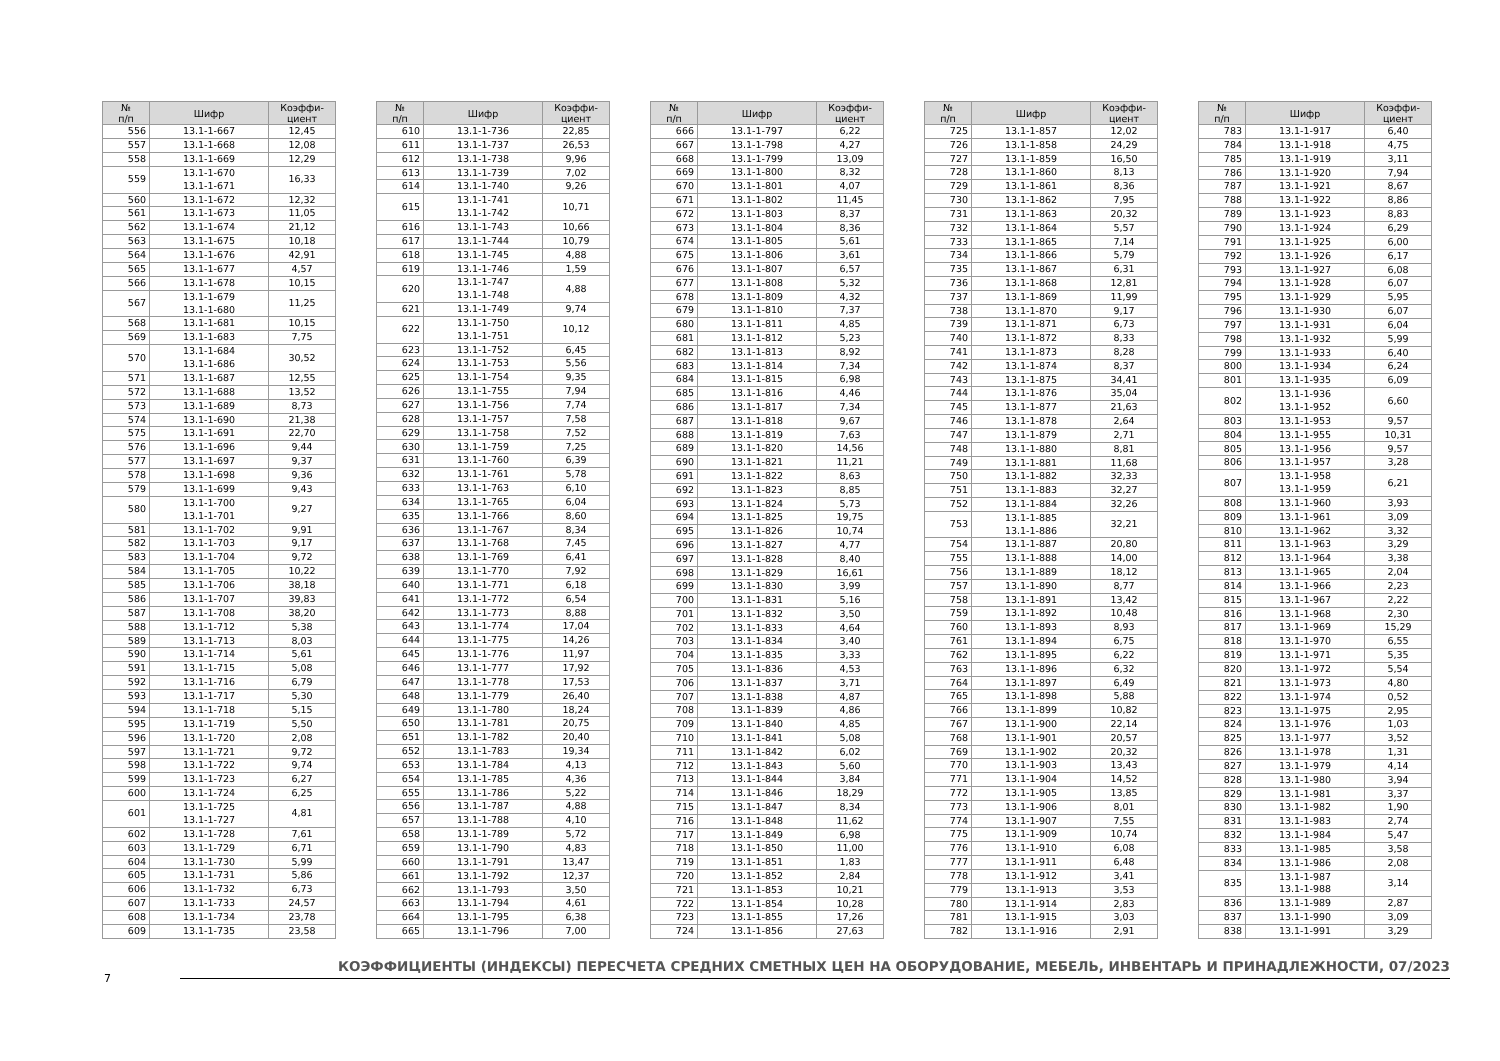| № п/п | Шифр | Коэффи- циент |
| --- | --- | --- |
| 556 | 13.1-1-667 | 12,45 |
| 557 | 13.1-1-668 | 12,08 |
| 558 | 13.1-1-669 | 12,29 |
| 559 | 13.1-1-670 13.1-1-671 | 16,33 |
| 560 | 13.1-1-672 | 12,32 |
| 561 | 13.1-1-673 | 11,05 |
| 562 | 13.1-1-674 | 21,12 |
| 563 | 13.1-1-675 | 10,18 |
| 564 | 13.1-1-676 | 42,91 |
| 565 | 13.1-1-677 | 4,57 |
| 566 | 13.1-1-678 | 10,15 |
| 567 | 13.1-1-679 13.1-1-680 | 11,25 |
| 568 | 13.1-1-681 | 10,15 |
| 569 | 13.1-1-683 | 7,75 |
| 570 | 13.1-1-684 13.1-1-686 | 30,52 |
| 571 | 13.1-1-687 | 12,55 |
| 572 | 13.1-1-688 | 13,52 |
| 573 | 13.1-1-689 | 8,73 |
| 574 | 13.1-1-690 | 21,38 |
| 575 | 13.1-1-691 | 22,70 |
| 576 | 13.1-1-696 | 9,44 |
| 577 | 13.1-1-697 | 9,37 |
| 578 | 13.1-1-698 | 9,36 |
| 579 | 13.1-1-699 | 9,43 |
| 580 | 13.1-1-700 13.1-1-701 | 9,27 |
| 581 | 13.1-1-702 | 9,91 |
| 582 | 13.1-1-703 | 9,17 |
| 583 | 13.1-1-704 | 9,72 |
| 584 | 13.1-1-705 | 10,22 |
| 585 | 13.1-1-706 | 38,18 |
| 586 | 13.1-1-707 | 39,83 |
| 587 | 13.1-1-708 | 38,20 |
| 588 | 13.1-1-712 | 5,38 |
| 589 | 13.1-1-713 | 8,03 |
| 590 | 13.1-1-714 | 5,61 |
| 591 | 13.1-1-715 | 5,08 |
| 592 | 13.1-1-716 | 6,79 |
| 593 | 13.1-1-717 | 5,30 |
| 594 | 13.1-1-718 | 5,15 |
| 595 | 13.1-1-719 | 5,50 |
| 596 | 13.1-1-720 | 2,08 |
| 597 | 13.1-1-721 | 9,72 |
| 598 | 13.1-1-722 | 9,74 |
| 599 | 13.1-1-723 | 6,27 |
| 600 | 13.1-1-724 | 6,25 |
| 601 | 13.1-1-725 13.1-1-727 | 4,81 |
| 602 | 13.1-1-728 | 7,61 |
| 603 | 13.1-1-729 | 6,71 |
| 604 | 13.1-1-730 | 5,99 |
| 605 | 13.1-1-731 | 5,86 |
| 606 | 13.1-1-732 | 6,73 |
| 607 | 13.1-1-733 | 24,57 |
| 608 | 13.1-1-734 | 23,78 |
| 609 | 13.1-1-735 | 23,58 |
| № п/п | Шифр | Коэффи- циент |
| --- | --- | --- |
| 610 | 13.1-1-736 | 22,85 |
| 611 | 13.1-1-737 | 26,53 |
| 612 | 13.1-1-738 | 9,96 |
| 613 | 13.1-1-739 | 7,02 |
| 614 | 13.1-1-740 | 9,26 |
| 615 | 13.1-1-741 13.1-1-742 | 10,71 |
| 616 | 13.1-1-743 | 10,66 |
| 617 | 13.1-1-744 | 10,79 |
| 618 | 13.1-1-745 | 4,88 |
| 619 | 13.1-1-746 | 1,59 |
| 620 | 13.1-1-747 13.1-1-748 | 4,88 |
| 621 | 13.1-1-749 | 9,74 |
| 622 | 13.1-1-750 13.1-1-751 | 10,12 |
| 623 | 13.1-1-752 | 6,45 |
| 624 | 13.1-1-753 | 5,56 |
| 625 | 13.1-1-754 | 9,35 |
| 626 | 13.1-1-755 | 7,94 |
| 627 | 13.1-1-756 | 7,74 |
| 628 | 13.1-1-757 | 7,58 |
| 629 | 13.1-1-758 | 7,52 |
| 630 | 13.1-1-759 | 7,25 |
| 631 | 13.1-1-760 | 6,39 |
| 632 | 13.1-1-761 | 5,78 |
| 633 | 13.1-1-763 | 6,10 |
| 634 | 13.1-1-765 | 6,04 |
| 635 | 13.1-1-766 | 8,60 |
| 636 | 13.1-1-767 | 8,34 |
| 637 | 13.1-1-768 | 7,45 |
| 638 | 13.1-1-769 | 6,41 |
| 639 | 13.1-1-770 | 7,92 |
| 640 | 13.1-1-771 | 6,18 |
| 641 | 13.1-1-772 | 6,54 |
| 642 | 13.1-1-773 | 8,88 |
| 643 | 13.1-1-774 | 17,04 |
| 644 | 13.1-1-775 | 14,26 |
| 645 | 13.1-1-776 | 11,97 |
| 646 | 13.1-1-777 | 17,92 |
| 647 | 13.1-1-778 | 17,53 |
| 648 | 13.1-1-779 | 26,40 |
| 649 | 13.1-1-780 | 18,24 |
| 650 | 13.1-1-781 | 20,75 |
| 651 | 13.1-1-782 | 20,40 |
| 652 | 13.1-1-783 | 19,34 |
| 653 | 13.1-1-784 | 4,13 |
| 654 | 13.1-1-785 | 4,36 |
| 655 | 13.1-1-786 | 5,22 |
| 656 | 13.1-1-787 | 4,88 |
| 657 | 13.1-1-788 | 4,10 |
| 658 | 13.1-1-789 | 5,72 |
| 659 | 13.1-1-790 | 4,83 |
| 660 | 13.1-1-791 | 13,47 |
| 661 | 13.1-1-792 | 12,37 |
| 662 | 13.1-1-793 | 3,50 |
| 663 | 13.1-1-794 | 4,61 |
| 664 | 13.1-1-795 | 6,38 |
| 665 | 13.1-1-796 | 7,00 |
| № п/п | Шифр | Коэффи- циент |
| --- | --- | --- |
| 666 | 13.1-1-797 | 6,22 |
| 667 | 13.1-1-798 | 4,27 |
| 668 | 13.1-1-799 | 13,09 |
| 669 | 13.1-1-800 | 8,32 |
| 670 | 13.1-1-801 | 4,07 |
| 671 | 13.1-1-802 | 11,45 |
| 672 | 13.1-1-803 | 8,37 |
| 673 | 13.1-1-804 | 8,36 |
| 674 | 13.1-1-805 | 5,61 |
| 675 | 13.1-1-806 | 3,61 |
| 676 | 13.1-1-807 | 6,57 |
| 677 | 13.1-1-808 | 5,32 |
| 678 | 13.1-1-809 | 4,32 |
| 679 | 13.1-1-810 | 7,37 |
| 680 | 13.1-1-811 | 4,85 |
| 681 | 13.1-1-812 | 5,23 |
| 682 | 13.1-1-813 | 8,92 |
| 683 | 13.1-1-814 | 7,34 |
| 684 | 13.1-1-815 | 6,98 |
| 685 | 13.1-1-816 | 4,46 |
| 686 | 13.1-1-817 | 7,34 |
| 687 | 13.1-1-818 | 9,67 |
| 688 | 13.1-1-819 | 7,63 |
| 689 | 13.1-1-820 | 14,56 |
| 690 | 13.1-1-821 | 11,21 |
| 691 | 13.1-1-822 | 8,63 |
| 692 | 13.1-1-823 | 8,85 |
| 693 | 13.1-1-824 | 5,73 |
| 694 | 13.1-1-825 | 19,75 |
| 695 | 13.1-1-826 | 10,74 |
| 696 | 13.1-1-827 | 4,77 |
| 697 | 13.1-1-828 | 8,40 |
| 698 | 13.1-1-829 | 16,61 |
| 699 | 13.1-1-830 | 3,99 |
| 700 | 13.1-1-831 | 5,16 |
| 701 | 13.1-1-832 | 3,50 |
| 702 | 13.1-1-833 | 4,64 |
| 703 | 13.1-1-834 | 3,40 |
| 704 | 13.1-1-835 | 3,33 |
| 705 | 13.1-1-836 | 4,53 |
| 706 | 13.1-1-837 | 3,71 |
| 707 | 13.1-1-838 | 4,87 |
| 708 | 13.1-1-839 | 4,86 |
| 709 | 13.1-1-840 | 4,85 |
| 710 | 13.1-1-841 | 5,08 |
| 711 | 13.1-1-842 | 6,02 |
| 712 | 13.1-1-843 | 5,60 |
| 713 | 13.1-1-844 | 3,84 |
| 714 | 13.1-1-846 | 18,29 |
| 715 | 13.1-1-847 | 8,34 |
| 716 | 13.1-1-848 | 11,62 |
| 717 | 13.1-1-849 | 6,98 |
| 718 | 13.1-1-850 | 11,00 |
| 719 | 13.1-1-851 | 1,83 |
| 720 | 13.1-1-852 | 2,84 |
| 721 | 13.1-1-853 | 10,21 |
| 722 | 13.1-1-854 | 10,28 |
| 723 | 13.1-1-855 | 17,26 |
| 724 | 13.1-1-856 | 27,63 |
| № п/п | Шифр | Коэффи- циент |
| --- | --- | --- |
| 725 | 13.1-1-857 | 12,02 |
| 726 | 13.1-1-858 | 24,29 |
| 727 | 13.1-1-859 | 16,50 |
| 728 | 13.1-1-860 | 8,13 |
| 729 | 13.1-1-861 | 8,36 |
| 730 | 13.1-1-862 | 7,95 |
| 731 | 13.1-1-863 | 20,32 |
| 732 | 13.1-1-864 | 5,57 |
| 733 | 13.1-1-865 | 7,14 |
| 734 | 13.1-1-866 | 5,79 |
| 735 | 13.1-1-867 | 6,31 |
| 736 | 13.1-1-868 | 12,81 |
| 737 | 13.1-1-869 | 11,99 |
| 738 | 13.1-1-870 | 9,17 |
| 739 | 13.1-1-871 | 6,73 |
| 740 | 13.1-1-872 | 8,33 |
| 741 | 13.1-1-873 | 8,28 |
| 742 | 13.1-1-874 | 8,37 |
| 743 | 13.1-1-875 | 34,41 |
| 744 | 13.1-1-876 | 35,04 |
| 745 | 13.1-1-877 | 21,63 |
| 746 | 13.1-1-878 | 2,64 |
| 747 | 13.1-1-879 | 2,71 |
| 748 | 13.1-1-880 | 8,81 |
| 749 | 13.1-1-881 | 11,68 |
| 750 | 13.1-1-882 | 32,33 |
| 751 | 13.1-1-883 | 32,27 |
| 752 | 13.1-1-884 | 32,26 |
| 753 | 13.1-1-885 13.1-1-886 | 32,21 |
| 754 | 13.1-1-887 | 20,80 |
| 755 | 13.1-1-888 | 14,00 |
| 756 | 13.1-1-889 | 18,12 |
| 757 | 13.1-1-890 | 8,77 |
| 758 | 13.1-1-891 | 13,42 |
| 759 | 13.1-1-892 | 10,48 |
| 760 | 13.1-1-893 | 8,93 |
| 761 | 13.1-1-894 | 6,75 |
| 762 | 13.1-1-895 | 6,22 |
| 763 | 13.1-1-896 | 6,32 |
| 764 | 13.1-1-897 | 6,49 |
| 765 | 13.1-1-898 | 5,88 |
| 766 | 13.1-1-899 | 10,82 |
| 767 | 13.1-1-900 | 22,14 |
| 768 | 13.1-1-901 | 20,57 |
| 769 | 13.1-1-902 | 20,32 |
| 770 | 13.1-1-903 | 13,43 |
| 771 | 13.1-1-904 | 14,52 |
| 772 | 13.1-1-905 | 13,85 |
| 773 | 13.1-1-906 | 8,01 |
| 774 | 13.1-1-907 | 7,55 |
| 775 | 13.1-1-909 | 10,74 |
| 776 | 13.1-1-910 | 6,08 |
| 777 | 13.1-1-911 | 6,48 |
| 778 | 13.1-1-912 | 3,41 |
| 779 | 13.1-1-913 | 3,53 |
| 780 | 13.1-1-914 | 2,83 |
| 781 | 13.1-1-915 | 3,03 |
| 782 | 13.1-1-916 | 2,91 |
| № п/п | Шифр | Коэффи- циент |
| --- | --- | --- |
| 783 | 13.1-1-917 | 6,40 |
| 784 | 13.1-1-918 | 4,75 |
| 785 | 13.1-1-919 | 3,11 |
| 786 | 13.1-1-920 | 7,94 |
| 787 | 13.1-1-921 | 8,67 |
| 788 | 13.1-1-922 | 8,86 |
| 789 | 13.1-1-923 | 8,83 |
| 790 | 13.1-1-924 | 6,29 |
| 791 | 13.1-1-925 | 6,00 |
| 792 | 13.1-1-926 | 6,17 |
| 793 | 13.1-1-927 | 6,08 |
| 794 | 13.1-1-928 | 6,07 |
| 795 | 13.1-1-929 | 5,95 |
| 796 | 13.1-1-930 | 6,07 |
| 797 | 13.1-1-931 | 6,04 |
| 798 | 13.1-1-932 | 5,99 |
| 799 | 13.1-1-933 | 6,40 |
| 800 | 13.1-1-934 | 6,24 |
| 801 | 13.1-1-935 | 6,09 |
| 802 | 13.1-1-936 13.1-1-952 | 6,60 |
| 803 | 13.1-1-953 | 9,57 |
| 804 | 13.1-1-955 | 10,31 |
| 805 | 13.1-1-956 | 9,57 |
| 806 | 13.1-1-957 | 3,28 |
| 807 | 13.1-1-958 13.1-1-959 | 6,21 |
| 808 | 13.1-1-960 | 3,93 |
| 809 | 13.1-1-961 | 3,09 |
| 810 | 13.1-1-962 | 3,32 |
| 811 | 13.1-1-963 | 3,29 |
| 812 | 13.1-1-964 | 3,38 |
| 813 | 13.1-1-965 | 2,04 |
| 814 | 13.1-1-966 | 2,23 |
| 815 | 13.1-1-967 | 2,22 |
| 816 | 13.1-1-968 | 2,30 |
| 817 | 13.1-1-969 | 15,29 |
| 818 | 13.1-1-970 | 6,55 |
| 819 | 13.1-1-971 | 5,35 |
| 820 | 13.1-1-972 | 5,54 |
| 821 | 13.1-1-973 | 4,80 |
| 822 | 13.1-1-974 | 0,52 |
| 823 | 13.1-1-975 | 2,95 |
| 824 | 13.1-1-976 | 1,03 |
| 825 | 13.1-1-977 | 3,52 |
| 826 | 13.1-1-978 | 1,31 |
| 827 | 13.1-1-979 | 4,14 |
| 828 | 13.1-1-980 | 3,94 |
| 829 | 13.1-1-981 | 3,37 |
| 830 | 13.1-1-982 | 1,90 |
| 831 | 13.1-1-983 | 2,74 |
| 832 | 13.1-1-984 | 5,47 |
| 833 | 13.1-1-985 | 3,58 |
| 834 | 13.1-1-986 | 2,08 |
| 835 | 13.1-1-987 13.1-1-988 | 3,14 |
| 836 | 13.1-1-989 | 2,87 |
| 837 | 13.1-1-990 | 3,09 |
| 838 | 13.1-1-991 | 3,29 |
КОЭФФИЦИЕНТЫ (ИНДЕКСЫ) ПЕРЕСЧЕТА СРЕДНИХ СМЕТНЫХ ЦЕН НА ОБОРУДОВАНИЕ, МЕБЕЛЬ, ИНВЕНТАРЬ И ПРИНАДЛЕЖНОСТИ, 07/2023
7